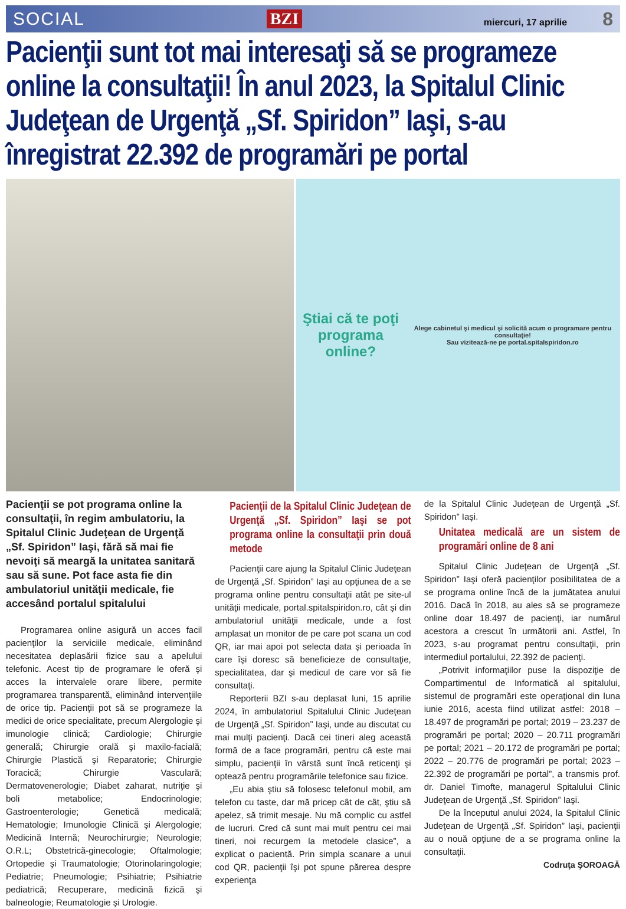SOCIAL BZI miercuri, 17 aprilie 8
Pacienţii sunt tot mai interesaţi să se programeze online la consultaţii! În anul 2023, la Spitalul Clinic Judeţean de Urgenţă „Sf. Spiridon” Iaşi, s-au înregistrat 22.392 de programări pe portal
Ştiai că te poţi
programa online?
Alege cabinetul şi medicul şi solicită acum o programare pentru consultaţie!
Sau vizitează-ne pe portal.spitalspiridon.ro
Pacienţii se pot programa online la consultaţii, în regim ambulatoriu, la Spitalul Clinic Judeţean de Urgenţă „Sf. Spiridon” Iaşi, fără să mai fie nevoiţi să meargă la unitatea sanitară sau să sune. Pot face asta fie din ambulatoriul unităţii medicale, fie accesând portalul spitalului
Programarea online asigură un acces facil pacienţilor la serviciile medicale, eliminând necesitatea deplasării fizice sau a apelului telefonic. Acest tip de programare le oferă şi acces la intervalele orare libere, permite programarea transparentă, eliminând intervenţiile de orice tip. Pacienţii pot să se programeze la medici de orice specialitate, precum Alergologie şi imunologie clinică; Cardiologie; Chirurgie generală; Chirurgie orală şi maxilo-facială; Chirurgie Plastică şi Reparatorie; Chirurgie Toracică; Chirurgie Vasculară; Dermatovenerologie; Diabet zaharat, nutriţie şi boli metabolice; Endocrinologie; Gastroenterologie; Genetică medicală; Hematologie; Imunologie Clinică şi Alergologie; Medicină Internă; Neurochirurgie; Neurologie; O.R.L; Obstetrică-ginecologie; Oftalmologie; Ortopedie şi Traumatologie; Otorinolaringologie; Pediatrie; Pneumologie; Psihiatrie; Psihiatrie pediatrică; Recuperare, medicină fizică şi balneologie; Reumatologie şi Urologie.
Pacienţii de la Spitalul Clinic Judeţean de Urgenţă „Sf. Spiridon” Iaşi se pot programa online la consultaţii prin două metode
Pacienţii care ajung la Spitalul Clinic Judeţean de Urgenţă „Sf. Spiridon” Iaşi au opţiunea de a se programa online pentru consultaţii atât pe site-ul unităţii medicale, portal.spitalspiridon.ro, cât şi din ambulatoriul unităţii medicale, unde a fost amplasat un monitor de pe care pot scana un cod QR, iar mai apoi pot selecta data şi perioada în care îşi doresc să beneficieze de consultaţie, specialitatea, dar şi medicul de care vor să fie consultaţi.
Reporterii BZI s-au deplasat luni, 15 aprilie 2024, în ambulatoriul Spitalului Clinic Judeţean de Urgenţă „Sf. Spiridon” Iaşi, unde au discutat cu mai mulţi pacienţi. Dacă cei tineri aleg această formă de a face programări, pentru că este mai simplu, pacienţii în vârstă sunt încă reticenţi şi optează pentru programările telefonice sau fizice.
„Eu abia ştiu să folosesc telefonul mobil, am telefon cu taste, dar mă pricep cât de cât, ştiu să apelez, să trimit mesaje. Nu mă complic cu astfel de lucruri. Cred că sunt mai mult pentru cei mai tineri, noi recurgem la metodele clasice”, a explicat o pacientă. Prin simpla scanare a unui cod QR, pacienţii îşi pot spune părerea despre experienţa
de la Spitalul Clinic Judeţean de Urgenţă „Sf. Spiridon” Iaşi.
Unitatea medicală are un sistem de programări online de 8 ani
Spitalul Clinic Judeţean de Urgenţă „Sf. Spiridon” Iaşi oferă pacienţilor posibilitatea de a se programa online încă de la jumătatea anului 2016. Dacă în 2018, au ales să se programeze online doar 18.497 de pacienţi, iar numărul acestora a crescut în următorii ani. Astfel, în 2023, s-au programat pentru consultaţii, prin intermediul portalului, 22.392 de pacienţi.
„Potrivit informaţiilor puse la dispoziţie de Compartimentul de Informatică al spitalului, sistemul de programări este operaţional din luna iunie 2016, acesta fiind utilizat astfel: 2018 – 18.497 de programări pe portal; 2019 – 23.237 de programări pe portal; 2020 – 20.711 programări pe portal; 2021 – 20.172 de programări pe portal; 2022 – 20.776 de programări pe portal; 2023 – 22.392 de programări pe portal”, a transmis prof. dr. Daniel Timofte, managerul Spitalului Clinic Judeţean de Urgenţă „Sf. Spiridon” Iaşi.
De la începutul anului 2024, la Spitalul Clinic Judeţean de Urgenţă „Sf. Spiridon” Iaşi, pacienţii au o nouă opţiune de a se programa online la consultaţii.
Codruţa ŞOROAGĂ